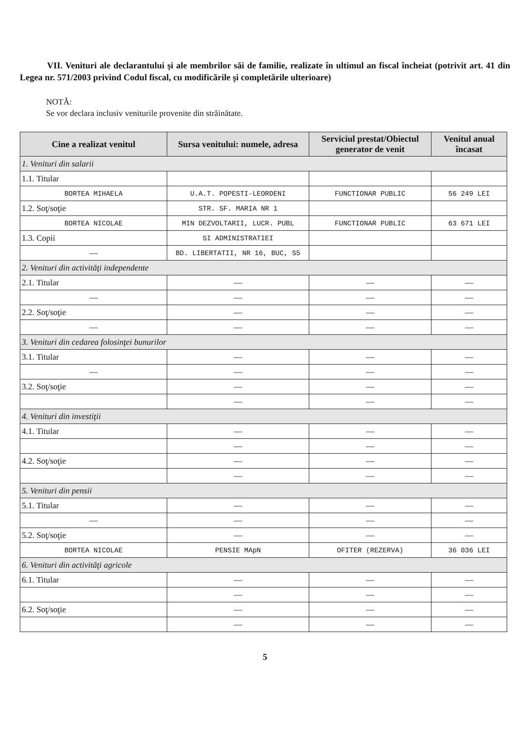VII. Venituri ale declarantului şi ale membrilor săi de familie, realizate în ultimul an fiscal încheiat (potrivit art. 41 din Legea nr. 571/2003 privind Codul fiscal, cu modificările şi completările ulterioare)
NOTĂ:
Se vor declara inclusiv veniturile provenite din străinătate.
| Cine a realizat venitul | Sursa venitului: numele, adresa | Serviciul prestat/Obiectul generator de venit | Venitul anual încasat |
| --- | --- | --- | --- |
| 1. Venituri din salarii | | | |
| 1.1. Titular | | | |
| BORTEA MIHAELA | U.A.T. POPESTI-LEORDENI | FUNCTIONAR PUBLIC | 56 249 LEI |
| 1.2. Soţ/soţie | STR. SF. MARIA NR 1 | | |
| BORTEA NICOLAE | MIN DEZVOLTARII, LUCR. PUBL | FUNCTIONAR PUBLIC | 63 671 LEI |
| 1.3. Copii | SI ADMINISTRATIEI | | |
| — | BD. LIBERTATII, NR 16, BUC, S5 | | |
| 2. Venituri din activităţi independente | | | |
| 2.1. Titular | — | — | — |
| — | — | — | — |
| 2.2. Soţ/soţie | — | — | — |
| — | — | — | — |
| 3. Venituri din cedarea folosinţei bunurilor | | | |
| 3.1. Titular | — | — | — |
| — | — | — | — |
| 3.2. Soţ/soţie | — | — | — |
| | — | — | — |
| 4. Venituri din investiţii | | | |
| 4.1. Titular | — | — | — |
| | — | — | — |
| 4.2. Soţ/soţie | — | — | — |
| | — | — | — |
| 5. Venituri din pensii | | | |
| 5.1. Titular | — | — | — |
| — | — | — | — |
| 5.2. Soţ/soţie | — | — | — |
| BORTEA NICOLAE | PENSIE MApN | OFITER (REZERVA) | 36 036 LEI |
| 6. Venituri din activităţi agricole | | | |
| 6.1. Titular | — | — | — |
| | — | — | — |
| 6.2. Soţ/soţie | — | — | — |
| | — | — | — |
5